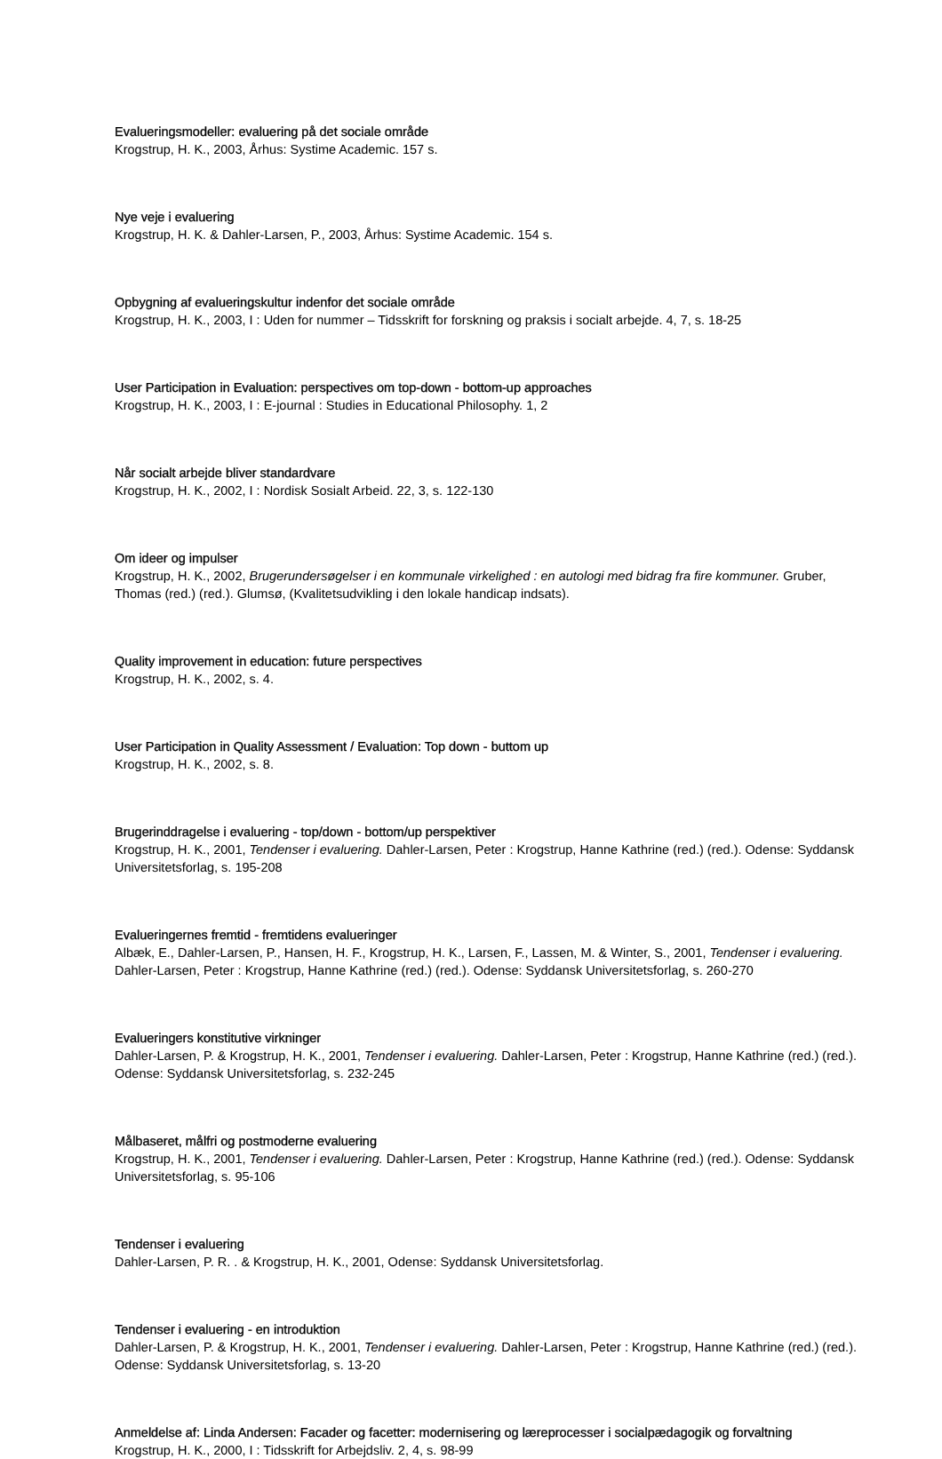Evalueringsmodeller: evaluering på det sociale område
Krogstrup, H. K., 2003, Århus: Systime Academic. 157 s.
Nye veje i evaluering
Krogstrup, H. K. & Dahler-Larsen, P., 2003, Århus: Systime Academic. 154 s.
Opbygning af evalueringskultur indenfor det sociale område
Krogstrup, H. K., 2003, I : Uden for nummer – Tidsskrift for forskning og praksis i socialt arbejde. 4, 7, s. 18-25
User Participation in Evaluation: perspectives om top-down - bottom-up approaches
Krogstrup, H. K., 2003, I : E-journal : Studies in Educational Philosophy. 1, 2
Når socialt arbejde bliver standardvare
Krogstrup, H. K., 2002, I : Nordisk Sosialt Arbeid. 22, 3, s. 122-130
Om ideer og impulser
Krogstrup, H. K., 2002, Brugerundersøgelser i en kommunale virkelighed : en autologi med bidrag fra fire kommuner. Gruber, Thomas (red.) (red.). Glumsø, (Kvalitetsudvikling i den lokale handicap indsats).
Quality improvement in education: future perspectives
Krogstrup, H. K., 2002, s. 4.
User Participation in Quality Assessment / Evaluation: Top down - buttom up
Krogstrup, H. K., 2002, s. 8.
Brugerinddragelse i evaluering - top/down - bottom/up perspektiver
Krogstrup, H. K., 2001, Tendenser i evaluering. Dahler-Larsen, Peter : Krogstrup, Hanne Kathrine (red.) (red.). Odense: Syddansk Universitetsforlag, s. 195-208
Evalueringernes fremtid - fremtidens evalueringer
Albæk, E., Dahler-Larsen, P., Hansen, H. F., Krogstrup, H. K., Larsen, F., Lassen, M. & Winter, S., 2001, Tendenser i evaluering. Dahler-Larsen, Peter : Krogstrup, Hanne Kathrine (red.) (red.). Odense: Syddansk Universitetsforlag, s. 260-270
Evalueringers konstitutive virkninger
Dahler-Larsen, P. & Krogstrup, H. K., 2001, Tendenser i evaluering. Dahler-Larsen, Peter : Krogstrup, Hanne Kathrine (red.) (red.). Odense: Syddansk Universitetsforlag, s. 232-245
Målbaseret, målfri og postmoderne evaluering
Krogstrup, H. K., 2001, Tendenser i evaluering. Dahler-Larsen, Peter : Krogstrup, Hanne Kathrine (red.) (red.). Odense: Syddansk Universitetsforlag, s. 95-106
Tendenser i evaluering
Dahler-Larsen, P. R. . & Krogstrup, H. K., 2001, Odense: Syddansk Universitetsforlag.
Tendenser i evaluering - en introduktion
Dahler-Larsen, P. & Krogstrup, H. K., 2001, Tendenser i evaluering. Dahler-Larsen, Peter : Krogstrup, Hanne Kathrine (red.) (red.). Odense: Syddansk Universitetsforlag, s. 13-20
Anmeldelse af: Linda Andersen: Facader og facetter: modernisering og læreprocesser i socialpædagogik og forvaltning
Krogstrup, H. K., 2000, I : Tidsskrift for Arbejdsliv. 2, 4, s. 98-99